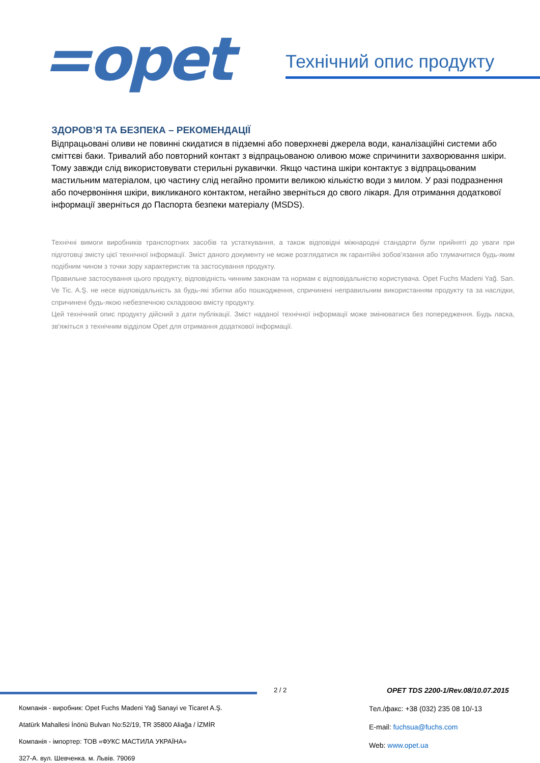=opet
Технічний опис продукту
ЗДОРОВ’Я ТА БЕЗПЕКА – РЕКОМЕНДАЦІЇ
Відпрацьовані оливи не повинні скидатися в підземні або поверхневі джерела води, каналізаційні системи або сміттєві баки. Тривалий або повторний контакт з відпрацьованою оливою може спричинити захворювання шкіри. Тому завжди слід використовувати стерильні рукавички. Якщо частина шкіри контактує з відпрацьованим мастильним матеріалом, цю частину слід негайно промити великою кількістю води з милом. У разі подразнення або почервоніння шкіри, викликаного контактом, негайно зверніться до свого лікаря. Для отримання додаткової інформації зверніться до Паспорта безпеки матеріалу (MSDS).
Технічні вимоги виробників транспортних засобів та устаткування, а також відповідні міжнародні стандарти були прийняті до уваги при підготовці змісту цієї технічної інформації. Зміст даного документу не може розглядатися як гарантійні зобов’язання або тлумачитися будь-яким подібним чином з точки зору характеристик та застосування продукту.
Правильне застосування цього продукту, відповідність чинним законам та нормам є відповідальністю користувача. Opet Fuchs Madeni Yağ. San. Ve Tic. A.Ş. не несе відповідальність за будь-які збитки або пошкодження, спричинені неправильним використанням продукту та за наслідки, спричинені будь-якою небезпечною складовою вмісту продукту.
Цей технічний опис продукту дійсний з дати публікації. Зміст наданої технічної інформації може змінюватися без попередження. Будь ласка, зв'яжіться з технічним відділом Opet для отримання додаткової інформації.
2 / 2
OPET TDS 2200-1/Rev.08/10.07.2015
Компанія - виробник: Opet Fuchs Madeni Yağ Sanayi ve Ticaret A.Ş.
Atatürk Mahallesi İnönü Bulvarı No:52/19, TR 35800 Aliağa / İZMİR
Компанія - імпортер: ТОВ «ФУКС МАСТИЛА УКРАЇНА»
327-А. вул. Шевченка. м. Львів. 79069
Тел./факс: +38 (032) 235 08 10/-13
E-mail: fuchsua@fuchs.com
Web: www.opet.ua